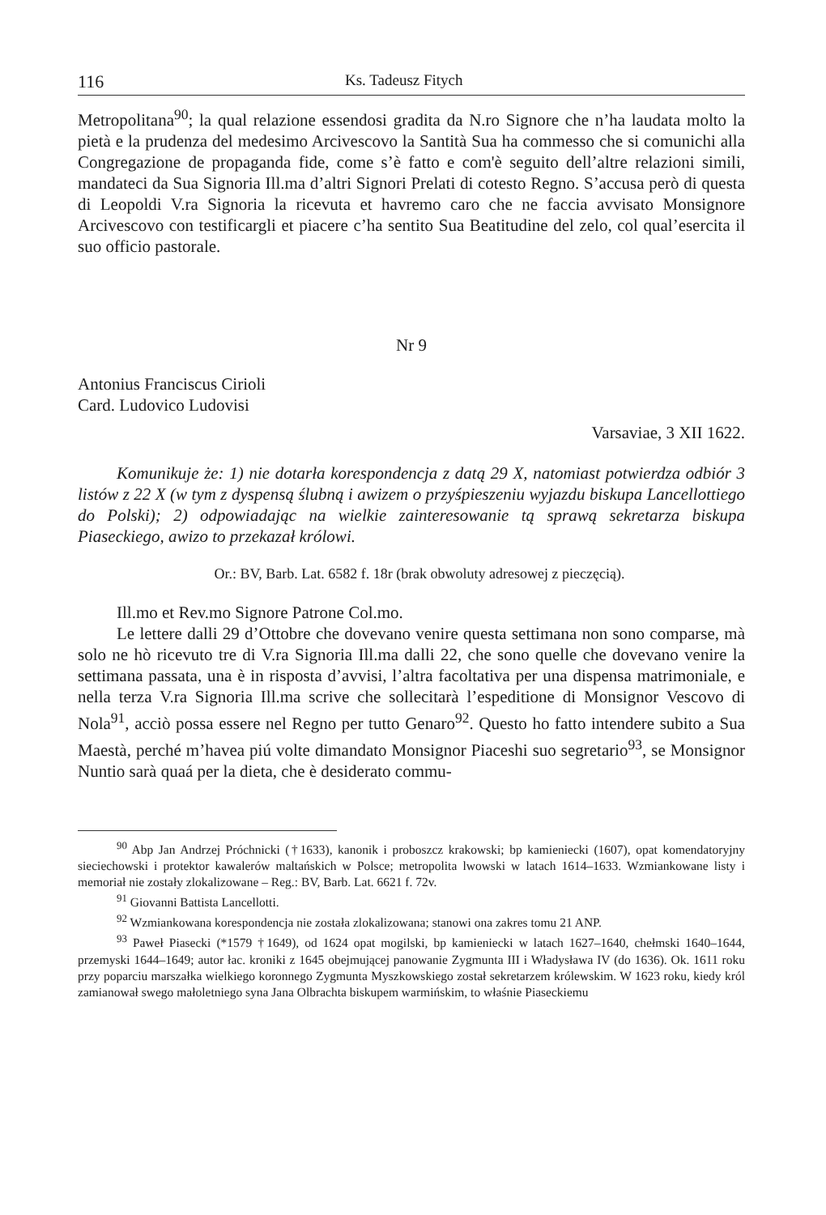116 Ks. Tadeusz Fitych
Metropolitana<sup>90</sup>; la qual relazione essendosi gradita da N.ro Signore che n’ha laudata molto la pietà e la prudenza del medesimo Arcivescovo la Santità Sua ha commesso che si comunichi alla Congregazione de propaganda fide, come s’è fatto e com'è seguito dell’altre relazioni simili, mandateci da Sua Signoria Ill.ma d’altri Signori Prelati di cotesto Regno. S’accusa però di questa di Leopoldi V.ra Signoria la ricevuta et havremo caro che ne faccia avvisato Monsignore Arcivescovo con testificargli et piacere c’ha sentito Sua Beatitudine del zelo, col qual’esercita il suo officio pastorale.
Nr 9
Antonius Franciscus Cirioli
Card. Ludovico Ludovisi
Varsaviae, 3 XII 1622.
Komunikuje że: 1) nie dotarła korespondencja z datą 29 X, natomiast potwierdza odbiór 3 listów z 22 X (w tym z dyspensą ślubną i awizem o przyśpieszeniu wyjazdu biskupa Lancellottiego do Polski); 2) odpowiadając na wielkie zainteresowanie tą sprawą sekretarza biskupa Piaseckiego, awizo to przekazał królowi.
Or.: BV, Barb. Lat. 6582 f. 18r (brak obwoluty adresowej z pieczęcią).
Ill.mo et Rev.mo Signore Patrone Col.mo.
Le lettere dalli 29 d’Ottobre che dovevano venire questa settimana non sono comparse, mà solo ne hò ricevuto tre di V.ra Signoria Ill.ma dalli 22, che sono quelle che dovevano venire la settimana passata, una è in risposta d’avvisi, l’altra facoltativa per una dispensa matrimoniale, e nella terza V.ra Signoria Ill.ma scrive che sollecitarà l’espeditione di Monsignor Vescovo di Nola<sup>91</sup>, acciò possa essere nel Regno per tutto Genaro<sup>92</sup>. Questo ho fatto intendere subito a Sua Maestà, perché m’havea piú volte dimandato Monsignor Piaceshi suo segretario<sup>93</sup>, se Monsignor Nuntio sarà quaá per la dieta, che è desiderato commu-
<sup>90</sup> Abp Jan Andrzej Próchnicki (†1633), kanonik i proboszcz krakowski; bp kamieniecki (1607), opat komendatoryjny sieciechowski i protektor kawalerów maltańskich w Polsce; metropolita lwowski w latach 1614–1633. Wzmiankowane listy i memoriał nie zostały zlokalizowane – Reg.: BV, Barb. Lat. 6621 f. 72v.
<sup>91</sup> Giovanni Battista Lancellotti.
<sup>92</sup> Wzmiankowana korespondencja nie została zlokalizowana; stanowi ona zakres tomu 21 ANP.
<sup>93</sup> Paweł Piasecki (*1579 †1649), od 1624 opat mogilski, bp kamieniecki w latach 1627–1640, chełmski 1640–1644, przemyski 1644–1649; autor łac. kroniki z 1645 obejmującej panowanie Zygmunta III i Władysława IV (do 1636). Ok. 1611 roku przy poparciu marszałka wielkiego koronnego Zygmunta Myszkowskiego został sekretarzem królewskim. W 1623 roku, kiedy król zamianował swego małoletniego syna Jana Olbrachta biskupem warmińskim, to właśnie Piaseckiemu